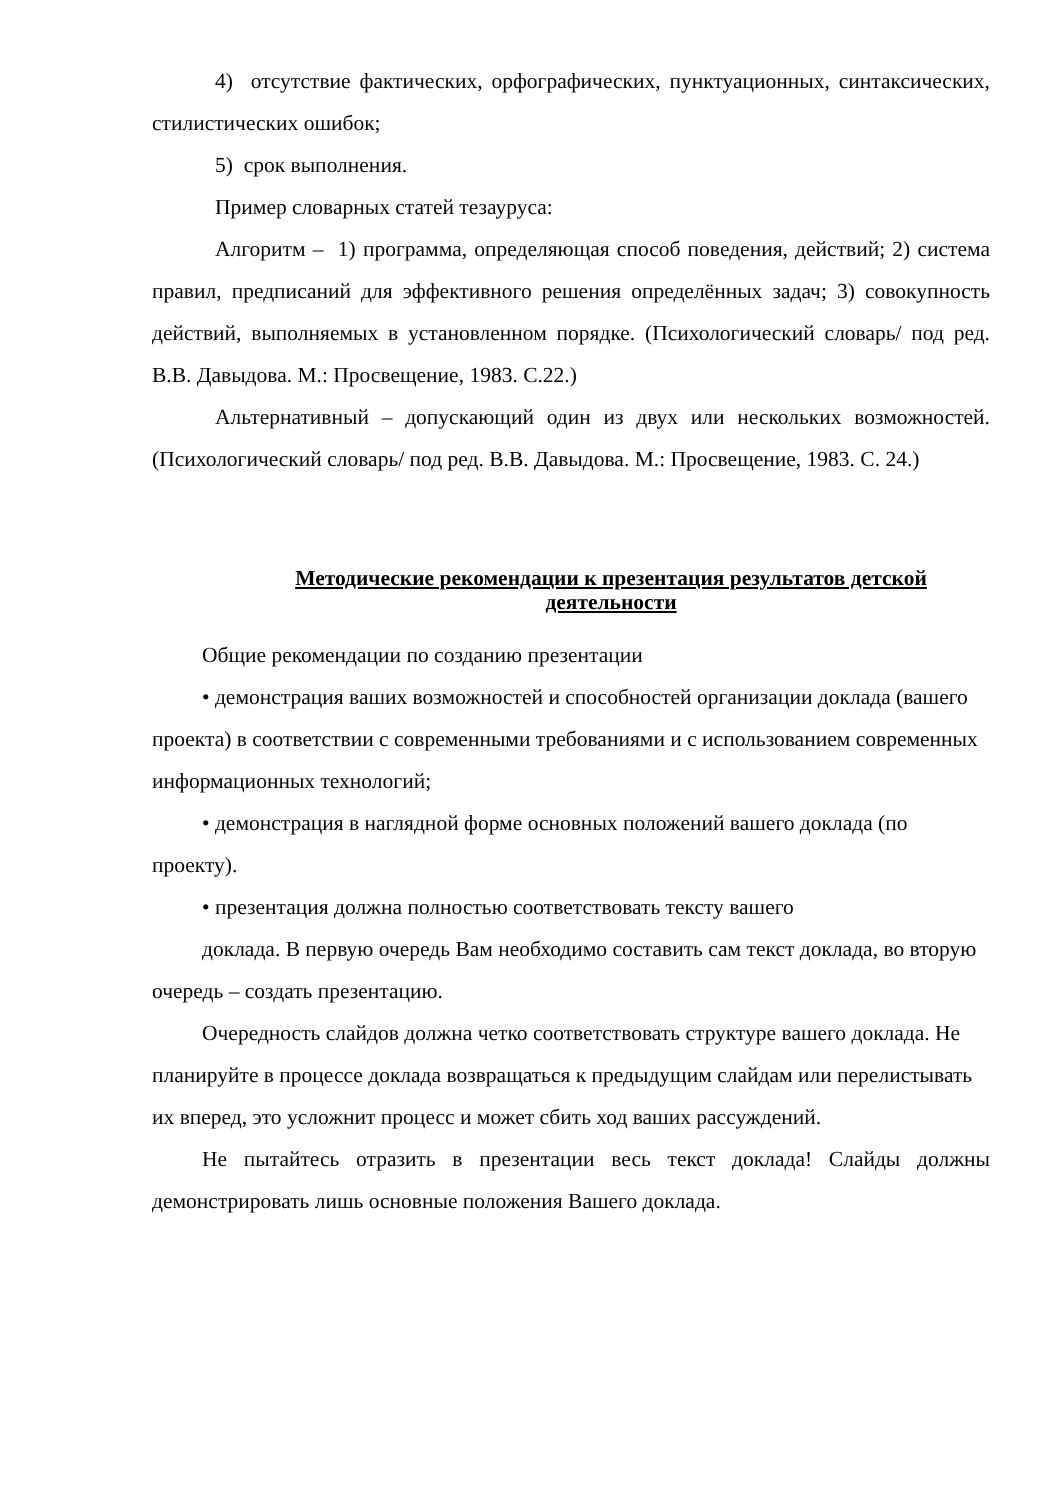4) отсутствие фактических, орфографических, пунктуационных, синтаксических, стилистических ошибок;
5) срок выполнения.
Пример словарных статей тезауруса:
Алгоритм – 1) программа, определяющая способ поведения, действий; 2) система правил, предписаний для эффективного решения определённых задач; 3) совокупность действий, выполняемых в установленном порядке. (Психологический словарь/ под ред. В.В. Давыдова. М.: Просвещение, 1983. С.22.)
Альтернативный – допускающий один из двух или нескольких возможностей. (Психологический словарь/ под ред. В.В. Давыдова. М.: Просвещение, 1983. С. 24.)
Методические рекомендации к презентация результатов детской деятельности
Общие рекомендации по созданию презентации
• демонстрация ваших возможностей и способностей организации доклада (вашего проекта) в соответствии с современными требованиями и с использованием современных информационных технологий;
• демонстрация в наглядной форме основных положений вашего доклада (по проекту).
• презентация должна полностью соответствовать тексту вашего
доклада. В первую очередь Вам необходимо составить сам текст доклада, во вторую очередь – создать презентацию.
Очередность слайдов должна четко соответствовать структуре вашего доклада. Не планируйте в процессе доклада возвращаться к предыдущим слайдам или перелистывать их вперед, это усложнит процесс и может сбить ход ваших рассуждений.
Не пытайтесь отразить в презентации весь текст доклада! Слайды должны демонстрировать лишь основные положения Вашего доклада.